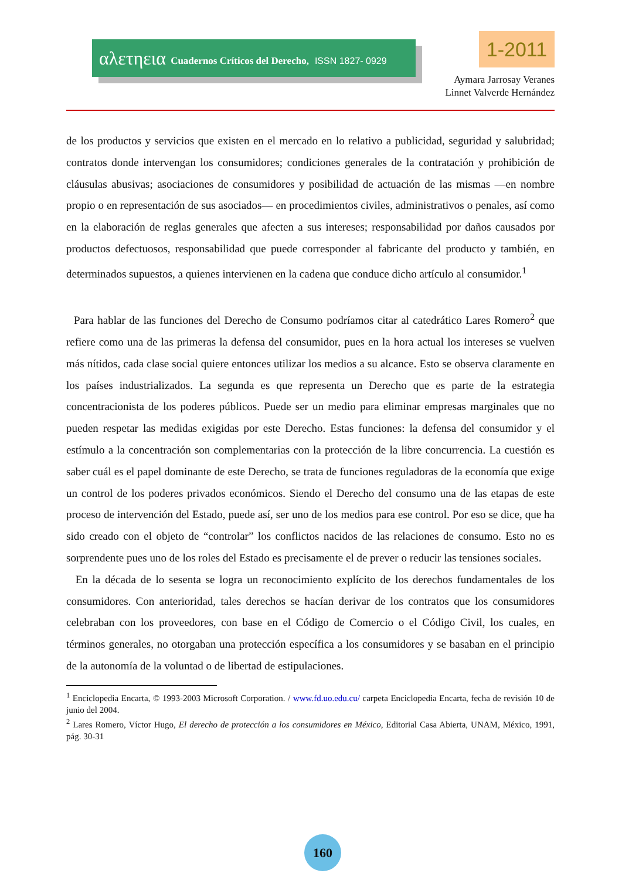αλετηεια Cuadernos Críticos del Derecho, ISSN 1827- 0929 1-2011
Aymara Jarrosay Veranes
Linnet Valverde Hernández
de los productos y servicios que existen en el mercado en lo relativo a publicidad, seguridad y salubridad; contratos donde intervengan los consumidores; condiciones generales de la contratación y prohibición de cláusulas abusivas; asociaciones de consumidores y posibilidad de actuación de las mismas —en nombre propio o en representación de sus asociados— en procedimientos civiles, administrativos o penales, así como en la elaboración de reglas generales que afecten a sus intereses; responsabilidad por daños causados por productos defectuosos, responsabilidad que puede corresponder al fabricante del producto y también, en determinados supuestos, a quienes intervienen en la cadena que conduce dicho artículo al consumidor.<sup>1</sup>
Para hablar de las funciones del Derecho de Consumo podríamos citar al catedrático Lares Romero<sup>2</sup> que refiere como una de las primeras la defensa del consumidor, pues en la hora actual los intereses se vuelven más nítidos, cada clase social quiere entonces utilizar los medios a su alcance. Esto se observa claramente en los países industrializados. La segunda es que representa un Derecho que es parte de la estrategia concentracionista de los poderes públicos. Puede ser un medio para eliminar empresas marginales que no pueden respetar las medidas exigidas por este Derecho. Estas funciones: la defensa del consumidor y el estímulo a la concentración son complementarias con la protección de la libre concurrencia. La cuestión es saber cuál es el papel dominante de este Derecho, se trata de funciones reguladoras de la economía que exige un control de los poderes privados económicos. Siendo el Derecho del consumo una de las etapas de este proceso de intervención del Estado, puede así, ser uno de los medios para ese control. Por eso se dice, que ha sido creado con el objeto de “controlar” los conflictos nacidos de las relaciones de consumo. Esto no es sorprendente pues uno de los roles del Estado es precisamente el de prever o reducir las tensiones sociales.
En la década de lo sesenta se logra un reconocimiento explícito de los derechos fundamentales de los consumidores. Con anterioridad, tales derechos se hacían derivar de los contratos que los consumidores celebraban con los proveedores, con base en el Código de Comercio o el Código Civil, los cuales, en términos generales, no otorgaban una protección específica a los consumidores y se basaban en el principio de la autonomía de la voluntad o de libertad de estipulaciones.
<sup>1</sup> Enciclopedia Encarta, © 1993-2003 Microsoft Corporation. / www.fd.uo.edu.cu/ carpeta Enciclopedia Encarta, fecha de revisión 10 de junio del 2004.
<sup>2</sup> Lares Romero, Víctor Hugo, El derecho de protección a los consumidores en México, Editorial Casa Abierta, UNAM, México, 1991, pág. 30-31
160